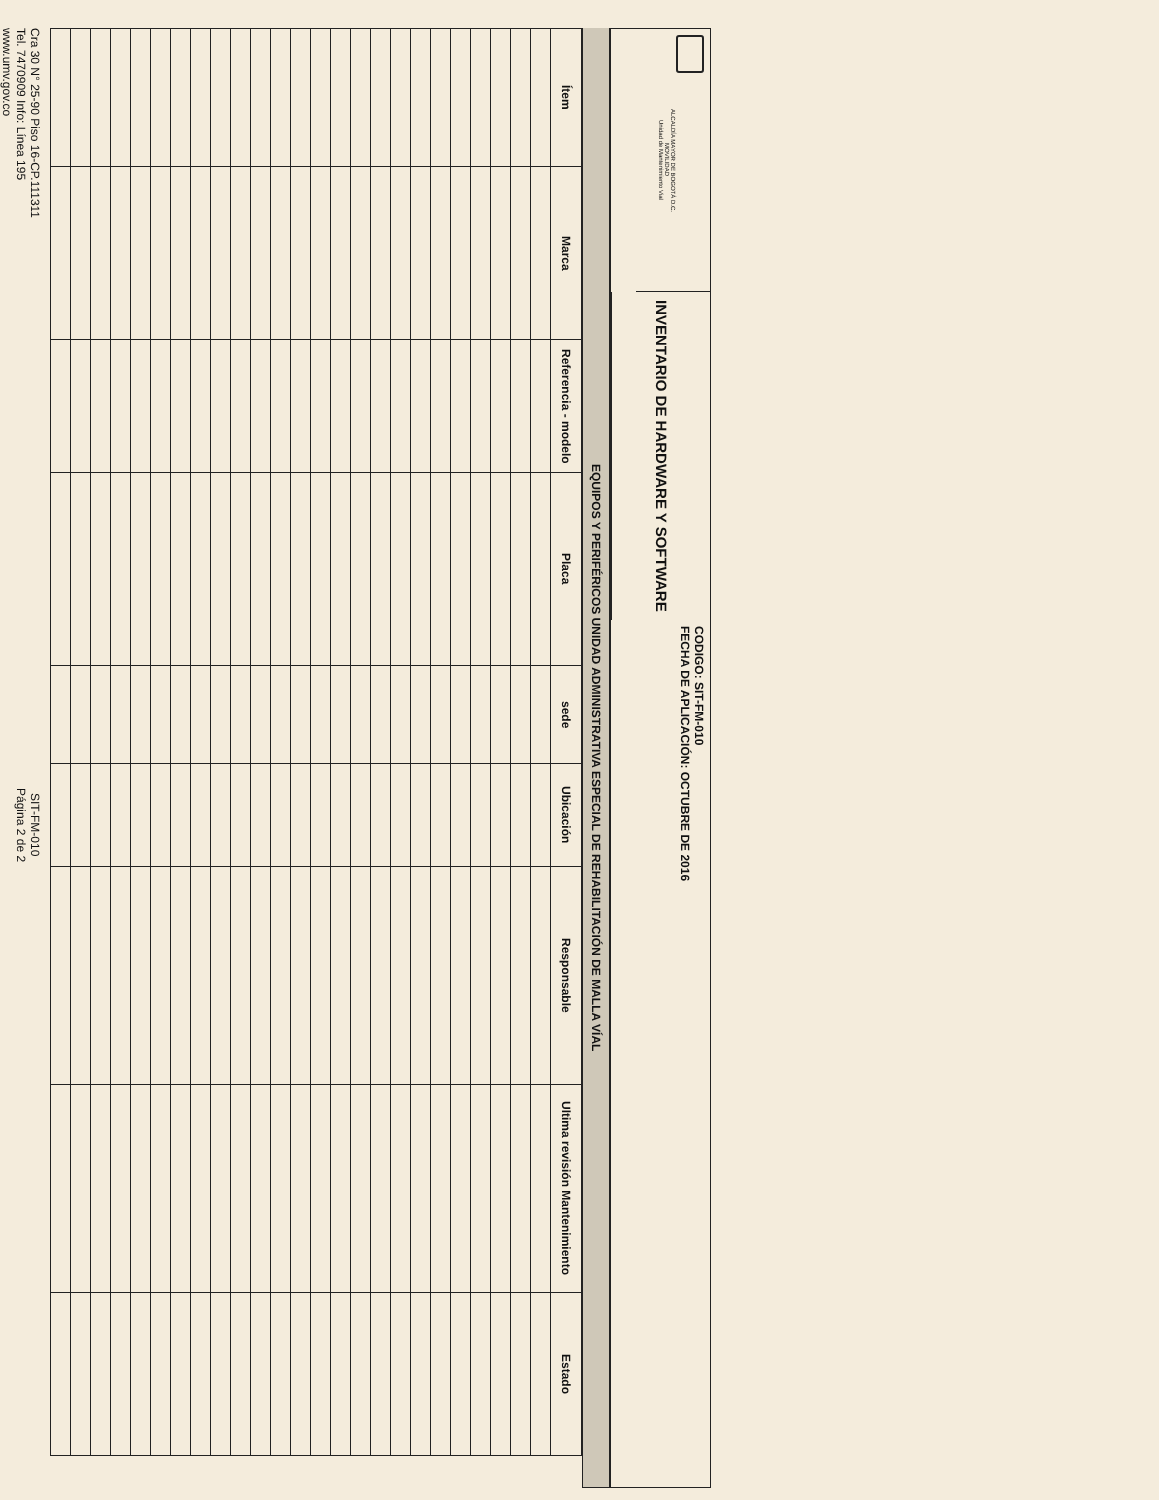ALCALDÍA MAYOR DE BOGOTÁ D.C.
MOVILIDAD
Unidad de Mantenimiento Vial
INVENTARIO DE HARDWARE Y SOFTWARE
CODIGO: SIT-FM-010
FECHA DE APLICACIÓN: OCTUBRE DE 2016
EQUIPOS Y PERIFÉRICOS UNIDAD ADMINISTRATIVA ESPECIAL DE REHABILITACIÓN DE MALLA VÍAL
| Ítem | Marca | Referencia - modelo | Placa | sede | Ubicación | Responsable | Ultima revisión Mantenimiento | Estado |
| --- | --- | --- | --- | --- | --- | --- | --- | --- |
Cra 30 N° 25-90 Piso 16-CP.111311
Tel. 7470909 Info: Línea 195
www.umv.gov.co
SIT-FM-010
Página 2 de 2